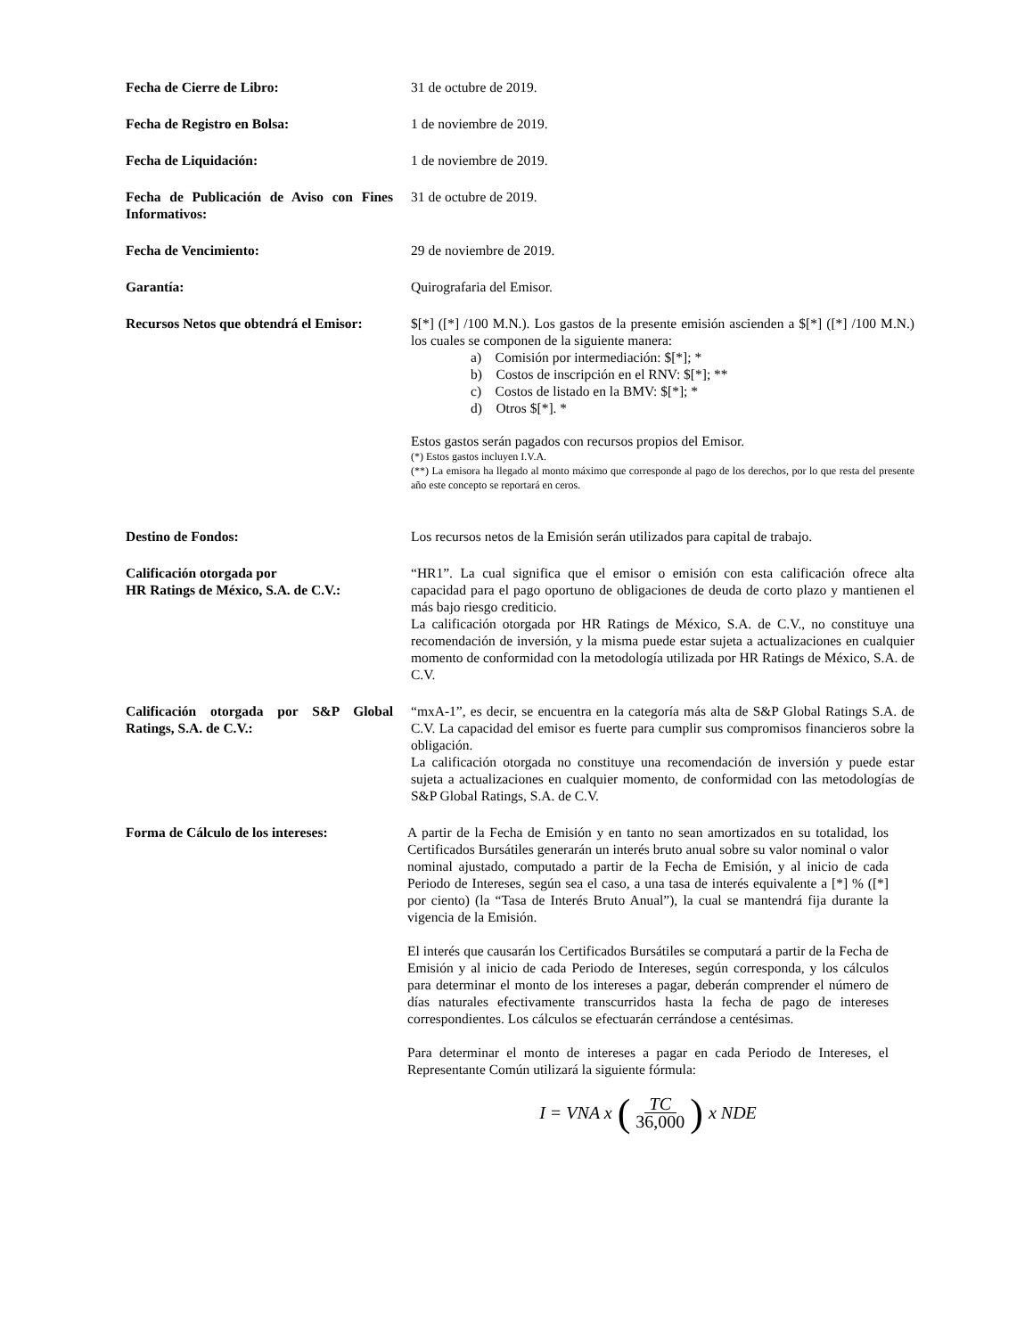Fecha de Cierre de Libro: 31 de octubre de 2019.
Fecha de Registro en Bolsa: 1 de noviembre de 2019.
Fecha de Liquidación: 1 de noviembre de 2019.
Fecha de Publicación de Aviso con Fines Informativos:
31 de octubre de 2019.
Fecha de Vencimiento: 29 de noviembre de 2019.
Garantía: Quirografaria del Emisor.
Recursos Netos que obtendrá el Emisor:
$[*] ([*] /100 M.N.). Los gastos de la presente emisión ascienden a $[*] ([*] /100 M.N.) los cuales se componen de la siguiente manera:
a) Comisión por intermediación: $[*]; *
b) Costos de inscripción en el RNV: $[*]; **
c) Costos de listado en la BMV: $[*]; *
d) Otros $[*]. *
Estos gastos serán pagados con recursos propios del Emisor.
(*) Estos gastos incluyen I.V.A.
(**) La emisora ha llegado al monto máximo que corresponde al pago de los derechos, por lo que resta del presente año este concepto se reportará en ceros.
Destino de Fondos: Los recursos netos de la Emisión serán utilizados para capital de trabajo.
Calificación otorgada por
HR Ratings de México, S.A. de C.V.:
“HR1”. La cual significa que el emisor o emisión con esta calificación ofrece alta capacidad para el pago oportuno de obligaciones de deuda de corto plazo y mantienen el más bajo riesgo crediticio.
La calificación otorgada por HR Ratings de México, S.A. de C.V., no constituye una recomendación de inversión, y la misma puede estar sujeta a actualizaciones en cualquier momento de conformidad con la metodología utilizada por HR Ratings de México, S.A. de C.V.
Calificación otorgada por S&P Global Ratings, S.A. de C.V.:
“mxA-1”, es decir, se encuentra en la categoría más alta de S&P Global Ratings S.A. de C.V. La capacidad del emisor es fuerte para cumplir sus compromisos financieros sobre la obligación.
La calificación otorgada no constituye una recomendación de inversión y puede estar sujeta a actualizaciones en cualquier momento, de conformidad con las metodologías de S&P Global Ratings, S.A. de C.V.
Forma de Cálculo de los intereses:
A partir de la Fecha de Emisión y en tanto no sean amortizados en su totalidad, los Certificados Bursátiles generarán un interés bruto anual sobre su valor nominal o valor nominal ajustado, computado a partir de la Fecha de Emisión, y al inicio de cada Periodo de Intereses, según sea el caso, a una tasa de interés equivalente a [*] % ([*] por ciento) (la “Tasa de Interés Bruto Anual”), la cual se mantendrá fija durante la vigencia de la Emisión.
El interés que causarán los Certificados Bursátiles se computará a partir de la Fecha de Emisión y al inicio de cada Periodo de Intereses, según corresponda, y los cálculos para determinar el monto de los intereses a pagar, deberán comprender el número de días naturales efectivamente transcurridos hasta la fecha de pago de intereses correspondientes. Los cálculos se efectuarán cerrándose a centésimas.
Para determinar el monto de intereses a pagar en cada Periodo de Intereses, el Representante Común utilizará la siguiente fórmula:
I = VNA x (TC 36,000) x NDE